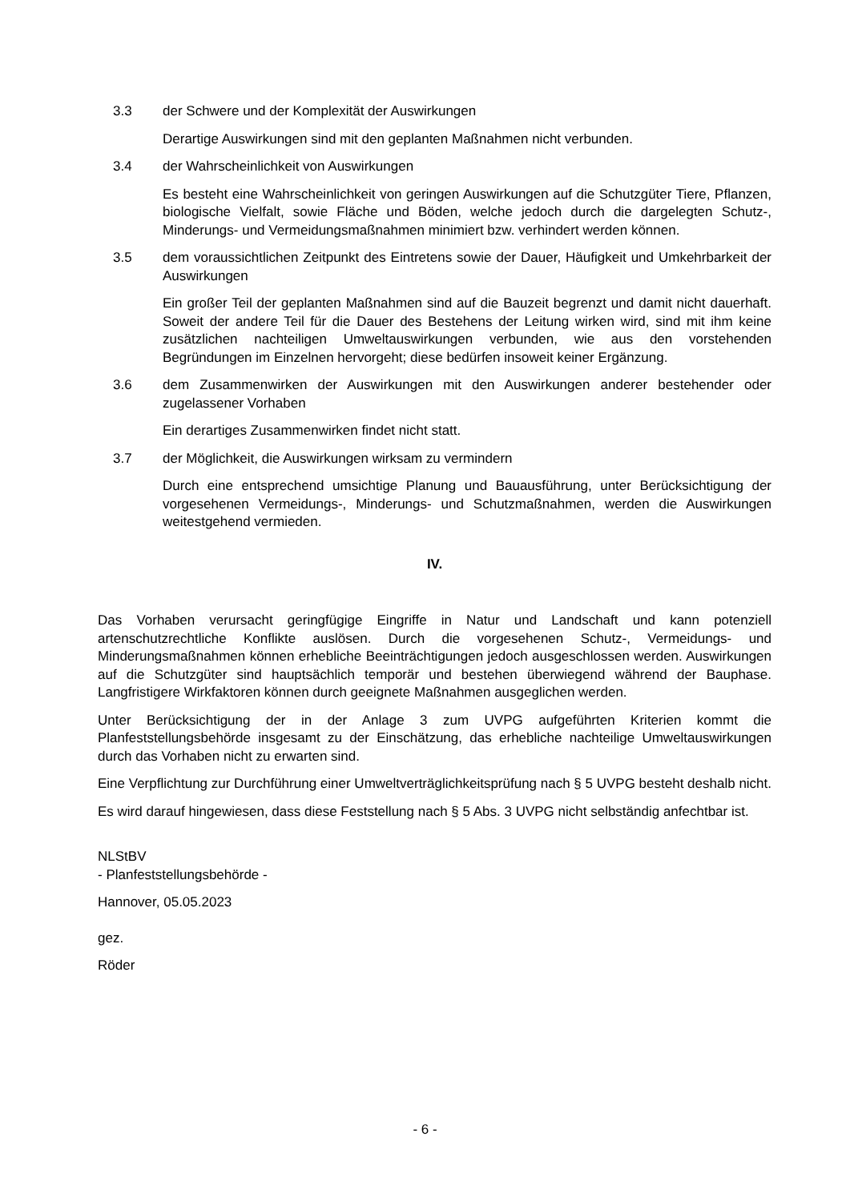3.3 der Schwere und der Komplexität der Auswirkungen
Derartige Auswirkungen sind mit den geplanten Maßnahmen nicht verbunden.
3.4 der Wahrscheinlichkeit von Auswirkungen
Es besteht eine Wahrscheinlichkeit von geringen Auswirkungen auf die Schutzgüter Tiere, Pflanzen, biologische Vielfalt, sowie Fläche und Böden, welche jedoch durch die dargelegten Schutz-, Minderungs- und Vermeidungsmaßnahmen minimiert bzw. verhindert werden können.
3.5 dem voraussichtlichen Zeitpunkt des Eintretens sowie der Dauer, Häufigkeit und Umkehrbarkeit der Auswirkungen
Ein großer Teil der geplanten Maßnahmen sind auf die Bauzeit begrenzt und damit nicht dauerhaft. Soweit der andere Teil für die Dauer des Bestehens der Leitung wirken wird, sind mit ihm keine zusätzlichen nachteiligen Umweltauswirkungen verbunden, wie aus den vorstehenden Begründungen im Einzelnen hervorgeht; diese bedürfen insoweit keiner Ergänzung.
3.6 dem Zusammenwirken der Auswirkungen mit den Auswirkungen anderer bestehender oder zugelassener Vorhaben
Ein derartiges Zusammenwirken findet nicht statt.
3.7 der Möglichkeit, die Auswirkungen wirksam zu vermindern
Durch eine entsprechend umsichtige Planung und Bauausführung, unter Berücksichtigung der vorgesehenen Vermeidungs-, Minderungs- und Schutzmaßnahmen, werden die Auswirkungen weitestgehend vermieden.
IV.
Das Vorhaben verursacht geringfügige Eingriffe in Natur und Landschaft und kann potenziell artenschutzrechtliche Konflikte auslösen. Durch die vorgesehenen Schutz-, Vermeidungs- und Minderungsmaßnahmen können erhebliche Beeinträchtigungen jedoch ausgeschlossen werden. Auswirkungen auf die Schutzgüter sind hauptsächlich temporär und bestehen überwiegend während der Bauphase. Langfristigere Wirkfaktoren können durch geeignete Maßnahmen ausgeglichen werden.
Unter Berücksichtigung der in der Anlage 3 zum UVPG aufgeführten Kriterien kommt die Planfeststellungsbehörde insgesamt zu der Einschätzung, das erhebliche nachteilige Umweltauswirkungen durch das Vorhaben nicht zu erwarten sind.
Eine Verpflichtung zur Durchführung einer Umweltverträglichkeitsprüfung nach § 5 UVPG besteht deshalb nicht.
Es wird darauf hingewiesen, dass diese Feststellung nach § 5 Abs. 3 UVPG nicht selbständig anfechtbar ist.
NLStBV
- Planfeststellungsbehörde -
Hannover, 05.05.2023
gez.
Röder
- 6 -